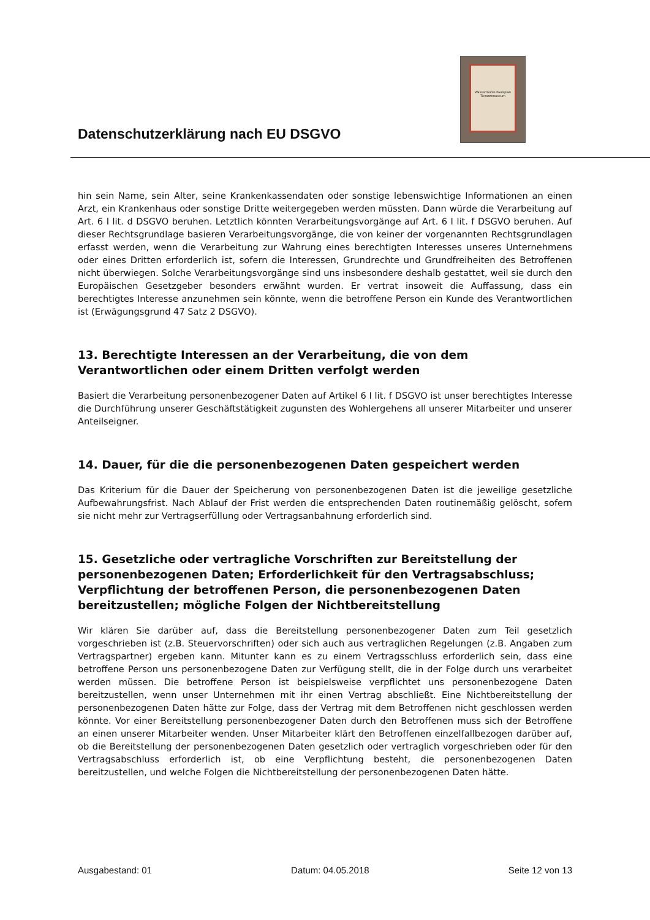Datenschutzerklärung nach EU DSGVO
Wassermühle Paulsplan Tierarztmuseum
hin sein Name, sein Alter, seine Krankenkassendaten oder sonstige lebenswichtige Informationen an einen Arzt, ein Krankenhaus oder sonstige Dritte weitergegeben werden müssten. Dann würde die Verarbeitung auf Art. 6 I lit. d DSGVO beruhen. Letztlich könnten Verarbeitungsvorgänge auf Art. 6 I lit. f DSGVO beruhen. Auf dieser Rechtsgrundlage basieren Verarbeitungsvorgänge, die von keiner der vorgenannten Rechtsgrundlagen erfasst werden, wenn die Verarbeitung zur Wahrung eines berechtigten Interesses unseres Unternehmens oder eines Dritten erforderlich ist, sofern die Interessen, Grundrechte und Grundfreiheiten des Betroffenen nicht überwiegen. Solche Verarbeitungsvorgänge sind uns insbesondere deshalb gestattet, weil sie durch den Europäischen Gesetzgeber besonders erwähnt wurden. Er vertrat insoweit die Auffassung, dass ein berechtigtes Interesse anzunehmen sein könnte, wenn die betroffene Person ein Kunde des Verantwortlichen ist (Erwägungsgrund 47 Satz 2 DSGVO).
13. Berechtigte Interessen an der Verarbeitung, die von dem Verantwortlichen oder einem Dritten verfolgt werden
Basiert die Verarbeitung personenbezogener Daten auf Artikel 6 I lit. f DSGVO ist unser berechtigtes Interesse die Durchführung unserer Geschäftstätigkeit zugunsten des Wohlergehens all unserer Mitarbeiter und unserer Anteilseigner.
14. Dauer, für die die personenbezogenen Daten gespeichert werden
Das Kriterium für die Dauer der Speicherung von personenbezogenen Daten ist die jeweilige gesetzliche Aufbewahrungsfrist. Nach Ablauf der Frist werden die entsprechenden Daten routinemäßig gelöscht, sofern sie nicht mehr zur Vertragserfüllung oder Vertragsanbahnung erforderlich sind.
15. Gesetzliche oder vertragliche Vorschriften zur Bereitstellung der personenbezogenen Daten; Erforderlichkeit für den Vertragsabschluss; Verpflichtung der betroffenen Person, die personenbezogenen Daten bereitzustellen; mögliche Folgen der Nichtbereitstellung
Wir klären Sie darüber auf, dass die Bereitstellung personenbezogener Daten zum Teil gesetzlich vorgeschrieben ist (z.B. Steuervorschriften) oder sich auch aus vertraglichen Regelungen (z.B. Angaben zum Vertragspartner) ergeben kann. Mitunter kann es zu einem Vertragsschluss erforderlich sein, dass eine betroffene Person uns personenbezogene Daten zur Verfügung stellt, die in der Folge durch uns verarbeitet werden müssen. Die betroffene Person ist beispielsweise verpflichtet uns personenbezogene Daten bereitzustellen, wenn unser Unternehmen mit ihr einen Vertrag abschließt. Eine Nichtbereitstellung der personenbezogenen Daten hätte zur Folge, dass der Vertrag mit dem Betroffenen nicht geschlossen werden könnte. Vor einer Bereitstellung personenbezogener Daten durch den Betroffenen muss sich der Betroffene an einen unserer Mitarbeiter wenden. Unser Mitarbeiter klärt den Betroffenen einzelfallbezogen darüber auf, ob die Bereitstellung der personenbezogenen Daten gesetzlich oder vertraglich vorgeschrieben oder für den Vertragsabschluss erforderlich ist, ob eine Verpflichtung besteht, die personenbezogenen Daten bereitzustellen, und welche Folgen die Nichtbereitstellung der personenbezogenen Daten hätte.
Ausgabestand: 01 Datum: 04.05.2018 Seite 12 von 13